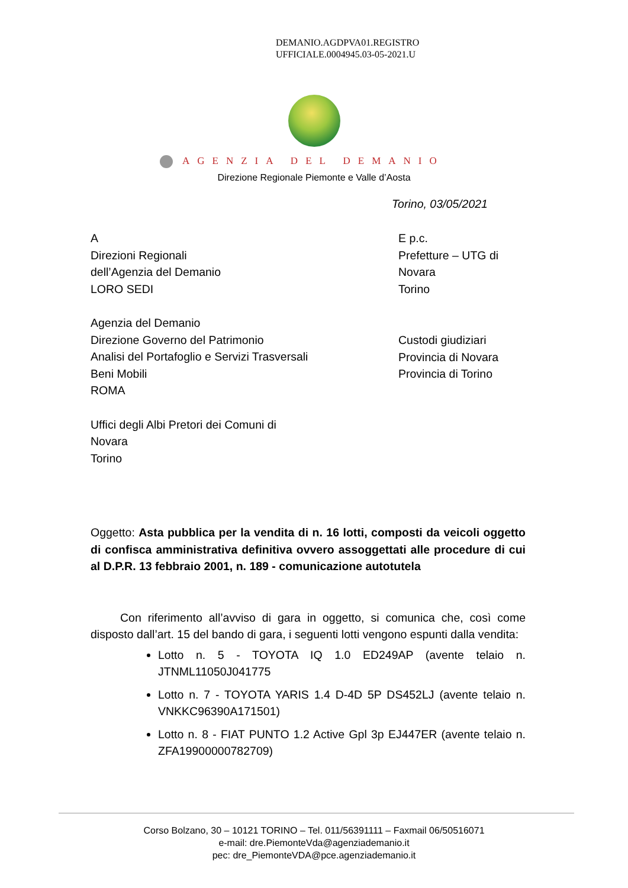DEMANIO.AGDPVA01.REGISTRO
UFFICIALE.0004945.03-05-2021.U
AGENZIA DEL DEMANIO
Direzione Regionale Piemonte e Valle d’Aosta
Torino, 03/05/2021
A
Direzioni Regionali
dell’Agenzia del Demanio
LORO SEDI
Agenzia del Demanio
Direzione Governo del Patrimonio
Analisi del Portafoglio e Servizi Trasversali
Beni Mobili
ROMA
Uffici degli Albi Pretori dei Comuni di
Novara
Torino
E p.c.
Prefetture – UTG di
Novara
Torino
Custodi giudiziari
Provincia di Novara
Provincia di Torino
Oggetto: Asta pubblica per la vendita di n. 16 lotti, composti da veicoli oggetto di confisca amministrativa definitiva ovvero assoggettati alle procedure di cui al D.P.R. 13 febbraio 2001, n. 189 - comunicazione autotutela
Con riferimento all’avviso di gara in oggetto, si comunica che, così come disposto dall’art. 15 del bando di gara, i seguenti lotti vengono espunti dalla vendita:
Lotto n. 5 - TOYOTA IQ 1.0 ED249AP (avente telaio n. JTNML11050J041775
Lotto n. 7 - TOYOTA YARIS 1.4 D-4D 5P DS452LJ (avente telaio n. VNKKC96390A171501)
Lotto n. 8 - FIAT PUNTO 1.2 Active Gpl 3p EJ447ER (avente telaio n. ZFA19900000782709)
Corso Bolzano, 30 – 10121 TORINO – Tel. 011/56391111 – Faxmail 06/50516071
e-mail: dre.PiemonteVda@agenziademanio.it
pec: dre_PiemonteVDA@pce.agenziademanio.it